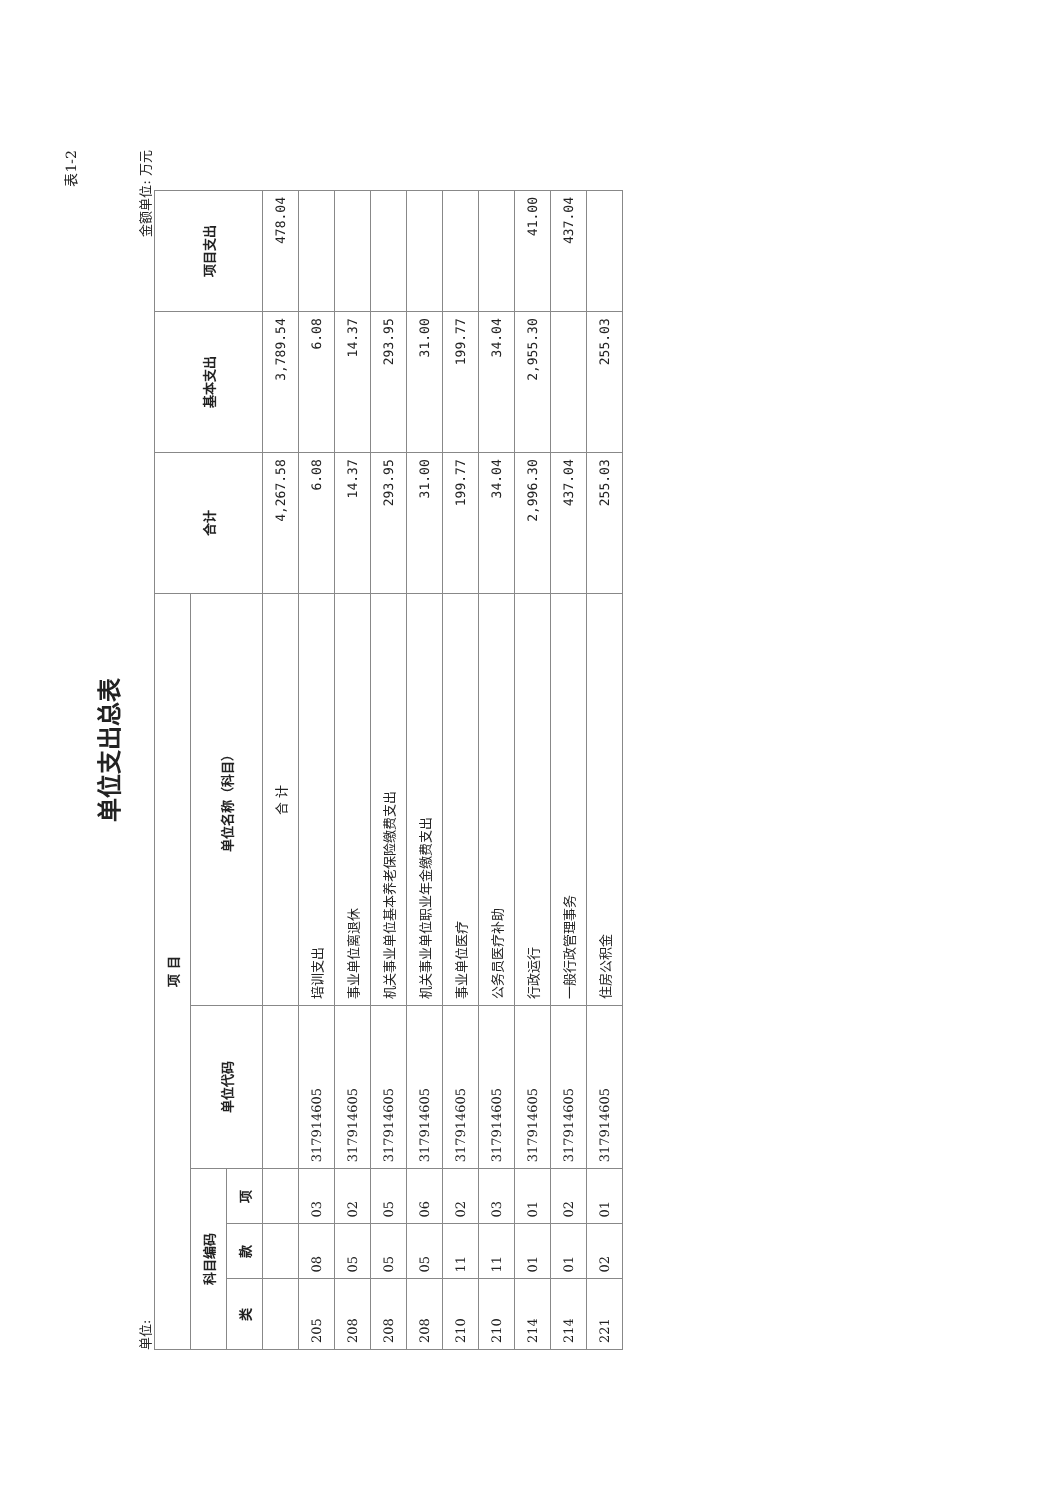表1-2
单位支出总表
单位: 金额单位: 万元
| 项 目 | | | | | 合计 | 基本支出 | 项目支出 |
| --- | --- | --- | --- | --- | --- | --- | --- |
| 科目编码 | | | 单位代码 | 单位名称（科目） | | | |
| 类 | 款 | 项 | | | | | |
| | | | | 合 计 | 4,267.58 | 3,789.54 | 478.04 |
| 205 | 08 | 03 | 317914605 | 培训支出 | 6.08 | 6.08 | |
| 208 | 05 | 02 | 317914605 | 事业单位离退休 | 14.37 | 14.37 | |
| 208 | 05 | 05 | 317914605 | 机关事业单位基本养老保险缴费支出 | 293.95 | 293.95 | |
| 208 | 05 | 06 | 317914605 | 机关事业单位职业年金缴费支出 | 31.00 | 31.00 | |
| 210 | 11 | 02 | 317914605 | 事业单位医疗 | 199.77 | 199.77 | |
| 210 | 11 | 03 | 317914605 | 公务员医疗补助 | 34.04 | 34.04 | |
| 214 | 01 | 01 | 317914605 | 行政运行 | 2,996.30 | 2,955.30 | 41.00 |
| 214 | 01 | 02 | 317914605 | 一般行政管理事务 | 437.04 | | 437.04 |
| 221 | 02 | 01 | 317914605 | 住房公积金 | 255.03 | 255.03 | |